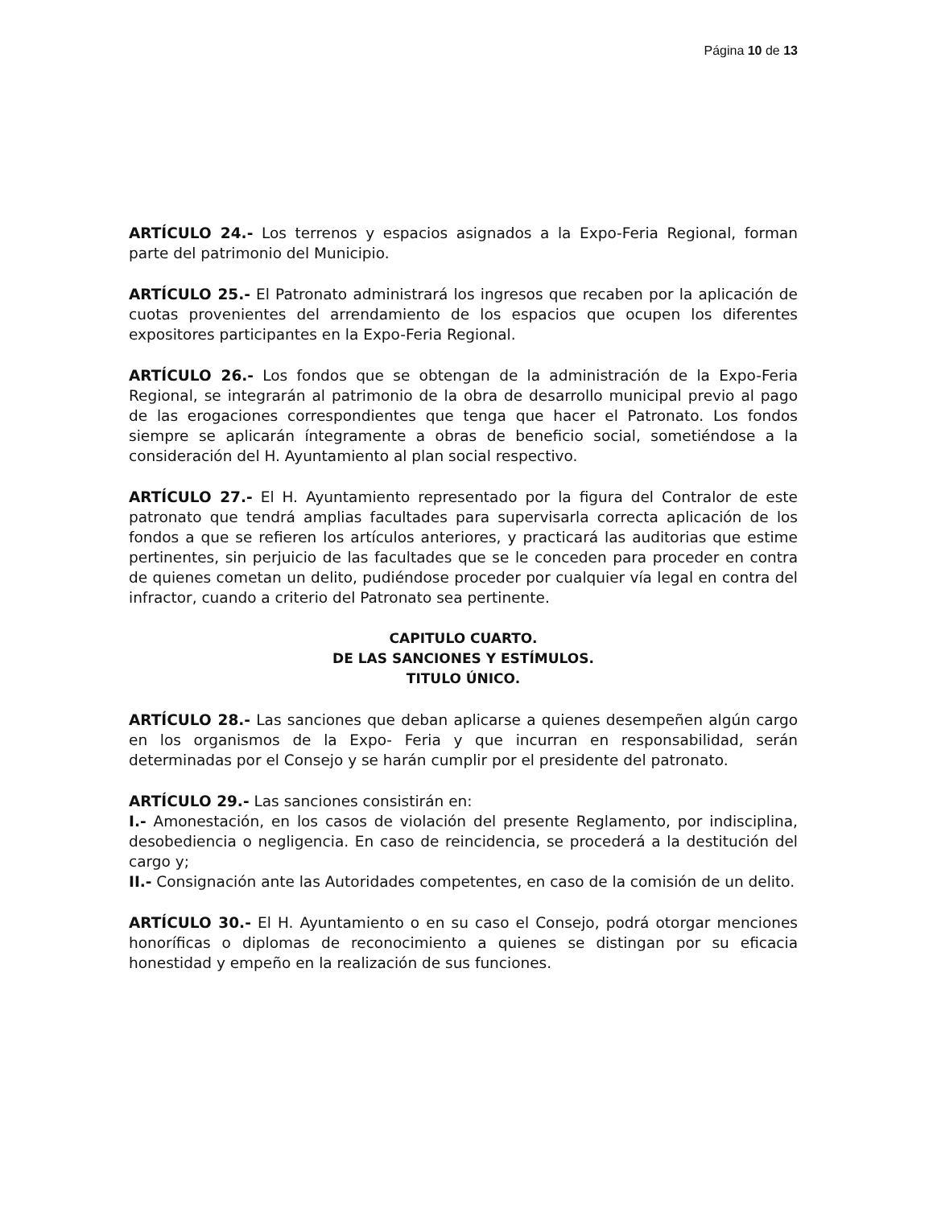Página 10 de 13
ARTÍCULO 24.- Los terrenos y espacios asignados a la Expo-Feria Regional, forman parte del patrimonio del Municipio.
ARTÍCULO 25.- El Patronato administrará los ingresos que recaben por la aplicación de cuotas provenientes del arrendamiento de los espacios que ocupen los diferentes expositores participantes en la Expo-Feria Regional.
ARTÍCULO 26.- Los fondos que se obtengan de la administración de la Expo-Feria Regional, se integrarán al patrimonio de la obra de desarrollo municipal previo al pago de las erogaciones correspondientes que tenga que hacer el Patronato. Los fondos siempre se aplicarán íntegramente a obras de beneficio social, sometiéndose a la consideración del H. Ayuntamiento al plan social respectivo.
ARTÍCULO 27.- El H. Ayuntamiento representado por la figura del Contralor de este patronato que tendrá amplias facultades para supervisarla correcta aplicación de los fondos a que se refieren los artículos anteriores, y practicará las auditorias que estime pertinentes, sin perjuicio de las facultades que se le conceden para proceder en contra de quienes cometan un delito, pudiéndose proceder por cualquier vía legal en contra del infractor, cuando a criterio del Patronato sea pertinente.
CAPITULO CUARTO.
DE LAS SANCIONES Y ESTÍMULOS.
TITULO ÚNICO.
ARTÍCULO 28.- Las sanciones que deban aplicarse a quienes desempeñen algún cargo en los organismos de la Expo- Feria y que incurran en responsabilidad, serán determinadas por el Consejo y se harán cumplir por el presidente del patronato.
ARTÍCULO 29.- Las sanciones consistirán en:
I.- Amonestación, en los casos de violación del presente Reglamento, por indisciplina, desobediencia o negligencia. En caso de reincidencia, se procederá a la destitución del cargo y;
II.- Consignación ante las Autoridades competentes, en caso de la comisión de un delito.
ARTÍCULO 30.- El H. Ayuntamiento o en su caso el Consejo, podrá otorgar menciones honoríficas o diplomas de reconocimiento a quienes se distingan por su eficacia honestidad y empeño en la realización de sus funciones.